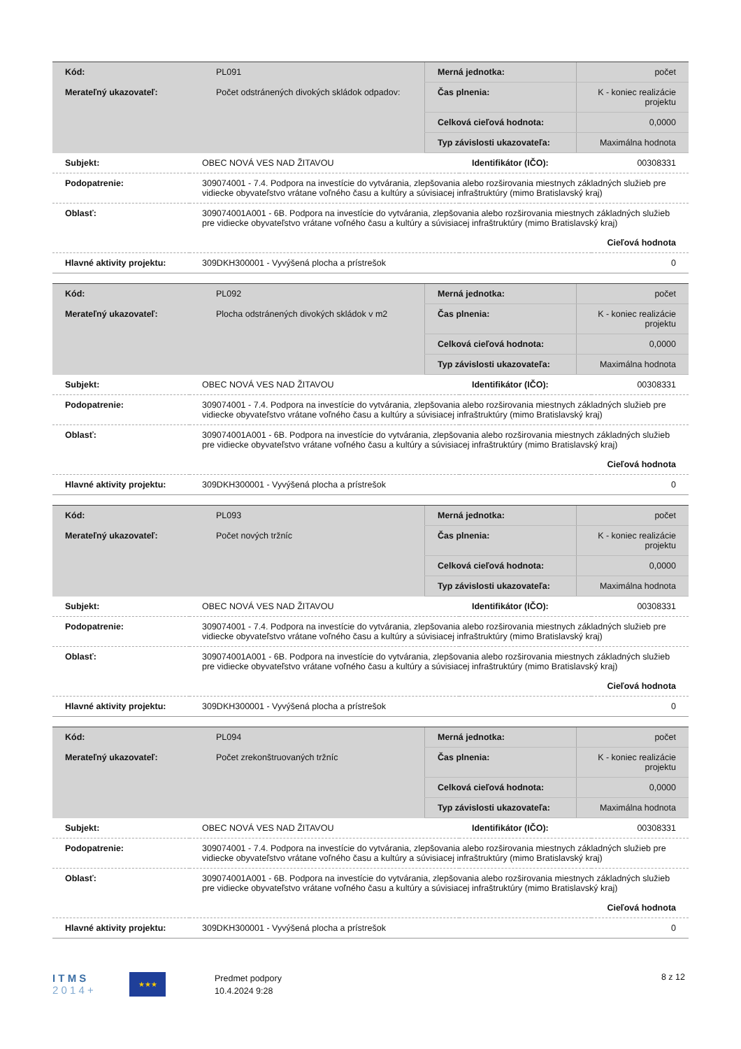| Kód: | PL091 | Merná jednotka: | počet |
| Merateľný ukazovateľ: | Počet odstránených divokých skládok odpadov: | Čas plnenia: | K - koniec realizácie projektu |
| | | Celková cieľová hodnota: | 0,0000 |
| | | Typ závislosti ukazovateľa: | Maximálna hodnota |
| Subjekt: | OBEC NOVÁ VES NAD ŽITAVOU | Identifikátor (IČO): | 00308331 |
| Podopatrenie: | 309074001 - 7.4. Podpora na investície do vytvárania, zlepšovania alebo rozširovania miestnych základných služieb pre vidiecke obyvateľstvo vrátane voľného času a kultúry a súvisiacej infraštruktúry (mimo Bratislavský kraj) | | |
| Oblasť: | 309074001A001 - 6B. Podpora na investície do vytvárania, zlepšovania alebo rozširovania miestnych základných služieb pre vidiecke obyvateľstvo vrátane voľného času a kultúry a súvisiacej infraštruktúry (mimo Bratislavský kraj) | | |
| | Cieľová hodnota | | |
| Hlavné aktivity projektu: | 309DKH300001 - Vyvýšená plocha a prístrešok | | 0 |
| Kód: | PL092 | Merná jednotka: | počet |
| Merateľný ukazovateľ: | Plocha odstránených divokých skládok v m2 | Čas plnenia: | K - koniec realizácie projektu |
| | | Celková cieľová hodnota: | 0,0000 |
| | | Typ závislosti ukazovateľa: | Maximálna hodnota |
| Subjekt: | OBEC NOVÁ VES NAD ŽITAVOU | Identifikátor (IČO): | 00308331 |
| Podopatrenie: | 309074001 - 7.4. Podpora na investície do vytvárania, zlepšovania alebo rozširovania miestnych základných služieb pre vidiecke obyvateľstvo vrátane voľného času a kultúry a súvisiacej infraštruktúry (mimo Bratislavský kraj) | | |
| Oblasť: | 309074001A001 - 6B. Podpora na investície do vytvárania, zlepšovania alebo rozširovania miestnych základných služieb pre vidiecke obyvateľstvo vrátane voľného času a kultúry a súvisiacej infraštruktúry (mimo Bratislavský kraj) | | |
| | Cieľová hodnota | | |
| Hlavné aktivity projektu: | 309DKH300001 - Vyvýšená plocha a prístrešok | | 0 |
| Kód: | PL093 | Merná jednotka: | počet |
| Merateľný ukazovateľ: | Počet nových tržníc | Čas plnenia: | K - koniec realizácie projektu |
| | | Celková cieľová hodnota: | 0,0000 |
| | | Typ závislosti ukazovateľa: | Maximálna hodnota |
| Subjekt: | OBEC NOVÁ VES NAD ŽITAVOU | Identifikátor (IČO): | 00308331 |
| Podopatrenie: | 309074001 - 7.4. Podpora na investície do vytvárania, zlepšovania alebo rozširovania miestnych základných služieb pre vidiecke obyvateľstvo vrátane voľného času a kultúry a súvisiacej infraštruktúry (mimo Bratislavský kraj) | | |
| Oblasť: | 309074001A001 - 6B. Podpora na investície do vytvárania, zlepšovania alebo rozširovania miestnych základných služieb pre vidiecke obyvateľstvo vrátane voľného času a kultúry a súvisiacej infraštruktúry (mimo Bratislavský kraj) | | |
| | Cieľová hodnota | | |
| Hlavné aktivity projektu: | 309DKH300001 - Vyvýšená plocha a prístrešok | | 0 |
| Kód: | PL094 | Merná jednotka: | počet |
| Merateľný ukazovateľ: | Počet zrekonštruovaných tržníc | Čas plnenia: | K - koniec realizácie projektu |
| | | Celková cieľová hodnota: | 0,0000 |
| | | Typ závislosti ukazovateľa: | Maximálna hodnota |
| Subjekt: | OBEC NOVÁ VES NAD ŽITAVOU | Identifikátor (IČO): | 00308331 |
| Podopatrenie: | 309074001 - 7.4. Podpora na investície do vytvárania, zlepšovania alebo rozširovania miestnych základných služieb pre vidiecke obyvateľstvo vrátane voľného času a kultúry a súvisiacej infraštruktúry (mimo Bratislavský kraj) | | |
| Oblasť: | 309074001A001 - 6B. Podpora na investície do vytvárania, zlepšovania alebo rozširovania miestnych základných služieb pre vidiecke obyvateľstvo vrátane voľného času a kultúry a súvisiacej infraštruktúry (mimo Bratislavský kraj) | | |
| | Cieľová hodnota | | |
| Hlavné aktivity projektu: | 309DKH300001 - Vyvýšená plocha a prístrešok | | 0 |
I T M S
2 0 1 4 +
★★★
Predmet podpory
10.4.2024 9:28
8 z 12